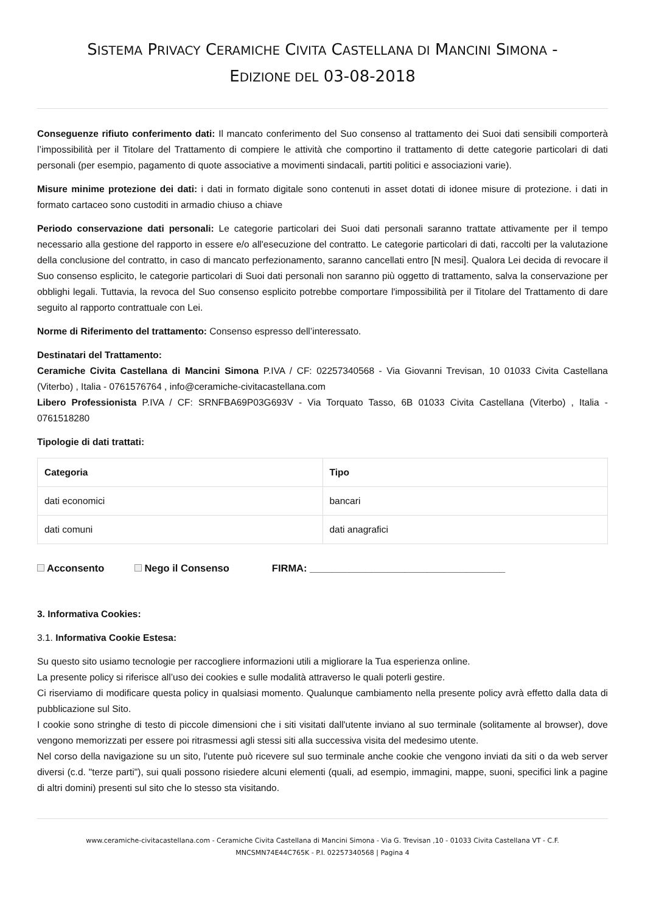SISTEMA PRIVACY CERAMICHE CIVITA CASTELLANA DI MANCINI SIMONA -
EDIZIONE DEL 03-08-2018
Conseguenze rifiuto conferimento dati: Il mancato conferimento del Suo consenso al trattamento dei Suoi dati sensibili comporterà l’impossibilità per il Titolare del Trattamento di compiere le attività che comportino il trattamento di dette categorie particolari di dati personali (per esempio, pagamento di quote associative a movimenti sindacali, partiti politici e associazioni varie).
Misure minime protezione dei dati: i dati in formato digitale sono contenuti in asset dotati di idonee misure di protezione. i dati in formato cartaceo sono custoditi in armadio chiuso a chiave
Periodo conservazione dati personali: Le categorie particolari dei Suoi dati personali saranno trattate attivamente per il tempo necessario alla gestione del rapporto in essere e/o all'esecuzione del contratto. Le categorie particolari di dati, raccolti per la valutazione della conclusione del contratto, in caso di mancato perfezionamento, saranno cancellati entro [N mesi]. Qualora Lei decida di revocare il Suo consenso esplicito, le categorie particolari di Suoi dati personali non saranno più oggetto di trattamento, salva la conservazione per obblighi legali. Tuttavia, la revoca del Suo consenso esplicito potrebbe comportare l'impossibilità per il Titolare del Trattamento di dare seguito al rapporto contrattuale con Lei.
Norme di Riferimento del trattamento: Consenso espresso dell’interessato.
Destinatari del Trattamento:
Ceramiche Civita Castellana di Mancini Simona P.IVA / CF: 02257340568 - Via Giovanni Trevisan, 10 01033 Civita Castellana (Viterbo) , Italia - 0761576764 , info@ceramiche-civitacastellana.com
Libero Professionista P.IVA / CF: SRNFBA69P03G693V - Via Torquato Tasso, 6B 01033 Civita Castellana (Viterbo) , Italia - 0761518280
Tipologie di dati trattati:
| Categoria | Tipo |
| --- | --- |
| dati economici | bancari |
| dati comuni | dati anagrafici |
Acconsento Nego il Consenso FIRMA: ___________________________________
3. Informativa Cookies:
3.1. Informativa Cookie Estesa:
Su questo sito usiamo tecnologie per raccogliere informazioni utili a migliorare la Tua esperienza online.
La presente policy si riferisce all’uso dei cookies e sulle modalità attraverso le quali poterli gestire.
Ci riserviamo di modificare questa policy in qualsiasi momento. Qualunque cambiamento nella presente policy avrà effetto dalla data di pubblicazione sul Sito.
I cookie sono stringhe di testo di piccole dimensioni che i siti visitati dall'utente inviano al suo terminale (solitamente al browser), dove vengono memorizzati per essere poi ritrasmessi agli stessi siti alla successiva visita del medesimo utente.
Nel corso della navigazione su un sito, l'utente può ricevere sul suo terminale anche cookie che vengono inviati da siti o da web server diversi (c.d. "terze parti"), sui quali possono risiedere alcuni elementi (quali, ad esempio, immagini, mappe, suoni, specifici link a pagine di altri domini) presenti sul sito che lo stesso sta visitando.
www.ceramiche-civitacastellana.com - Ceramiche Civita Castellana di Mancini Simona - Via G. Trevisan ,10 - 01033 Civita Castellana VT - C.F.
MNCSMN74E44C765K - P.I. 02257340568 | Pagina 4